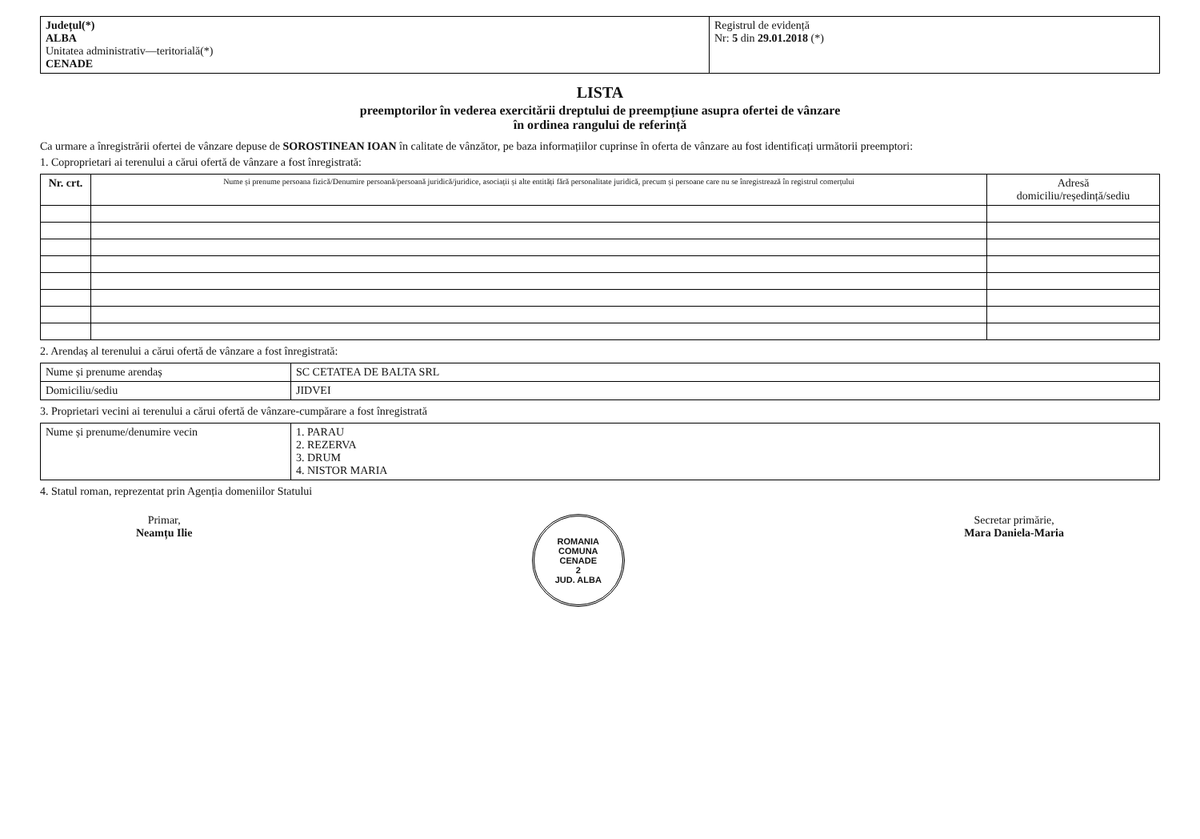| Județul(*) ALBA Unitatea administrativ—teritorială(*) CENADE | Registrul de evidență Nr: 5 din 29.01.2018 (*) |
LISTA
preemptorilor în vederea exercitării dreptului de preempțiune asupra ofertei de vânzare
în ordinea rangului de referință
Ca urmare a înregistrării ofertei de vânzare depuse de SOROSTINEAN IOAN în calitate de vânzător, pe baza informațiilor cuprinse în oferta de vânzare au fost identificați următorii preemptori:
1. Coproprietari ai terenului a cărui ofertă de vânzare a fost înregistrată:
| Nr. crt. | Nume și prenume persoana fizică/Denumire persoană/persoană juridică/juridice, asociații și alte entități fără personalitate juridică, precum și persoane care nu se înregistrează în registrul comerțului | Adresă domiciliu/reședință/sediu |
| --- | --- | --- |
2. Arendaș al terenului a cărui ofertă de vânzare a fost înregistrată:
| Nume și prenume arendaș | SC CETATEA DE BALTA SRL |
| Domiciliu/sediu | JIDVEI |
3. Proprietari vecini ai terenului a cărui ofertă de vânzare-cumpărare a fost înregistrată
| Nume și prenume/denumire vecin | 1. PARAU 2. REZERVA 3. DRUM 4. NISTOR MARIA |
4. Statul roman, reprezentat prin Agenția domeniilor Statului
Primar,
Neamțu Ilie
ROMANIA
COMUNA
CENADE
2
JUD. ALBA
Secretar primărie,
Mara Daniela-Maria